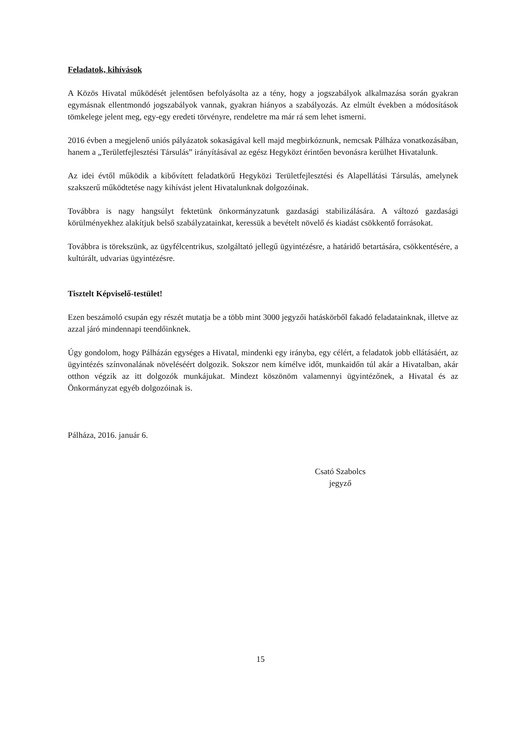Feladatok, kihívások
A Közös Hivatal működését jelentősen befolyásolta az a tény, hogy a jogszabályok alkalmazása során gyakran egymásnak ellentmondó jogszabályok vannak, gyakran hiányos a szabályozás. Az elmúlt években a módosítások tömkelege jelent meg, egy-egy eredeti törvényre, rendeletre ma már rá sem lehet ismerni.
2016 évben a megjelenő uniós pályázatok sokaságával kell majd megbirkóznunk, nemcsak Pálháza vonatkozásában, hanem a „Területfejlesztési Társulás” irányításával az egész Hegyközt érintően bevonásra kerülhet Hivatalunk.
Az idei évtől működik a kibővített feladatkörű Hegyközi Területfejlesztési és Alapellátási Társulás, amelynek szakszerű működtetése nagy kihívást jelent Hivatalunknak dolgozóinak.
Továbbra is nagy hangsúlyt fektetünk önkormányzatunk gazdasági stabilizálására. A változó gazdasági körülményekhez alakítjuk belső szabályzatainkat, keressük a bevételt növelő és kiadást csökkentő forrásokat.
Továbbra is törekszünk, az ügyfélcentrikus, szolgáltató jellegű ügyintézésre, a határidő betartására, csökkentésére, a kultúrált, udvarias ügyintézésre.
Tisztelt Képviselő-testület!
Ezen beszámoló csupán egy részét mutatja be a több mint 3000 jegyzői hatáskörből fakadó feladatainknak, illetve az azzal járó mindennapi teendőinknek.
Úgy gondolom, hogy Pálházán egységes a Hivatal, mindenki egy irányba, egy célért, a feladatok jobb ellátásáért, az ügyintézés színvonalának növeléséért dolgozik. Sokszor nem kímélve időt, munkaidőn túl akár a Hivatalban, akár otthon végzik az itt dolgozók munkájukat. Mindezt köszönöm valamennyi ügyintézőnek, a Hivatal és az Önkormányzat egyéb dolgozóinak is.
Pálháza, 2016. január 6.
Csató Szabolcs
jegyző
15